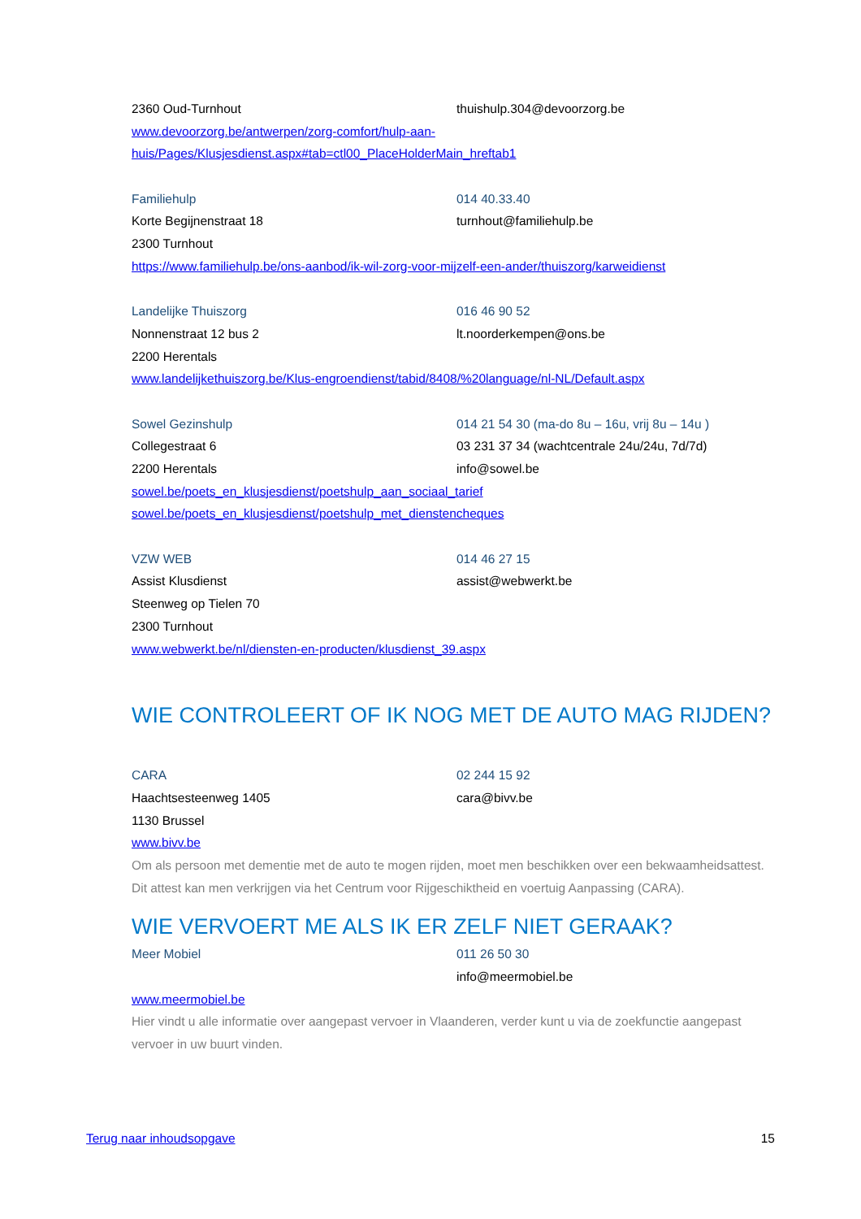2360 Oud-Turnhout thuishulp.304@devoorzorg.be
www.devoorzorg.be/antwerpen/zorg-comfort/hulp-aan-
huis/Pages/Klusjesdienst.aspx#tab=ctl00_PlaceHolderMain_hreftab1
Familiehulp 014 40.33.40
Korte Begijnenstraat 18 turnhout@familiehulp.be
2300 Turnhout
https://www.familiehulp.be/ons-aanbod/ik-wil-zorg-voor-mijzelf-een-ander/thuiszorg/karweidienst
Landelijke Thuiszorg 016 46 90 52
Nonnenstraat 12 bus 2 lt.noorderkempen@ons.be
2200 Herentals
www.landelijkethuiszorg.be/Klus-engroendienst/tabid/8408/%20language/nl-NL/Default.aspx
Sowel Gezinshulp 014 21 54 30 (ma-do 8u – 16u, vrij 8u – 14u )
Collegestraat 6 03 231 37 34 (wachtcentrale 24u/24u, 7d/7d)
2200 Herentals info@sowel.be
sowel.be/poets_en_klusjesdienst/poetshulp_aan_sociaal_tarief
sowel.be/poets_en_klusjesdienst/poetshulp_met_dienstencheques
VZW WEB 014 46 27 15
Assist Klusdienst assist@webwerkt.be
Steenweg op Tielen 70
2300 Turnhout
www.webwerkt.be/nl/diensten-en-producten/klusdienst_39.aspx
WIE CONTROLEERT OF IK NOG MET DE AUTO MAG RIJDEN?
CARA 02 244 15 92
Haachtsesteenweg 1405 cara@bivv.be
1130 Brussel
www.bivv.be
Om als persoon met dementie met de auto te mogen rijden, moet men beschikken over een bekwaamheidsattest. Dit attest kan men verkrijgen via het Centrum voor Rijgeschiktheid en voertuig Aanpassing (CARA).
WIE VERVOERT ME ALS IK ER ZELF NIET GERAAK?
Meer Mobiel 011 26 50 30
info@meermobiel.be
www.meermobiel.be
Hier vindt u alle informatie over aangepast vervoer in Vlaanderen, verder kunt u via de zoekfunctie aangepast vervoer in uw buurt vinden.
Terug naar inhoudsopgave 15